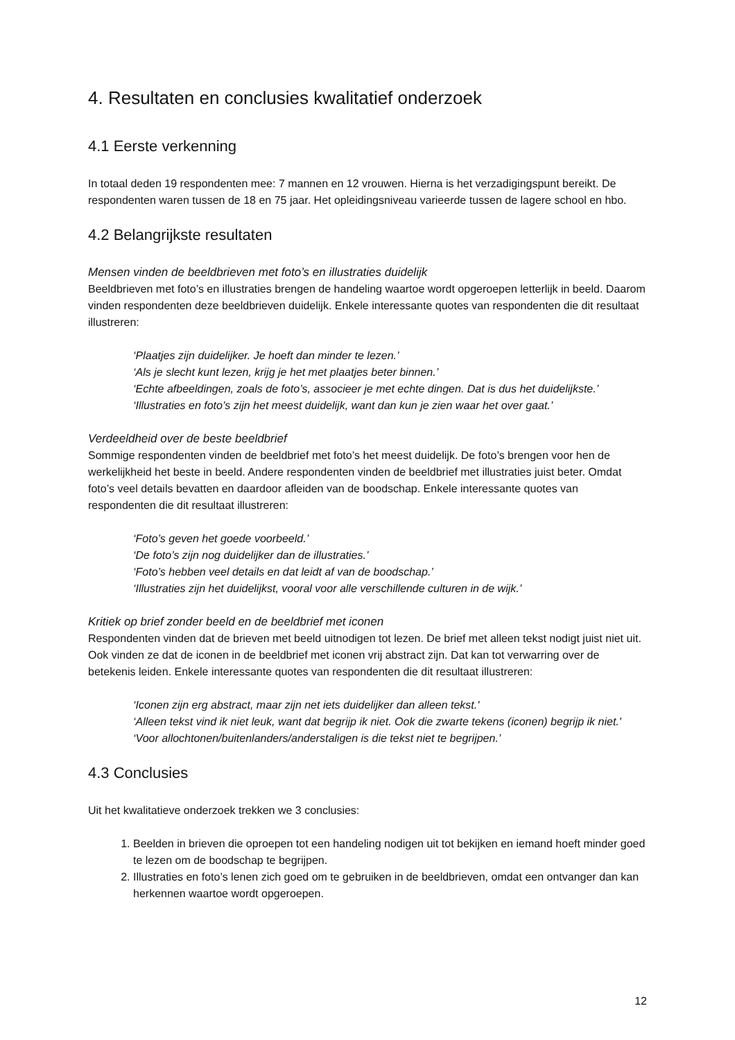4. Resultaten en conclusies kwalitatief onderzoek
4.1 Eerste verkenning
In totaal deden 19 respondenten mee: 7 mannen en 12 vrouwen. Hierna is het verzadigingspunt bereikt. De respondenten waren tussen de 18 en 75 jaar. Het opleidingsniveau varieerde tussen de lagere school en hbo.
4.2 Belangrijkste resultaten
Mensen vinden de beeldbrieven met foto’s en illustraties duidelijk
Beeldbrieven met foto’s en illustraties brengen de handeling waartoe wordt opgeroepen letterlijk in beeld. Daarom vinden respondenten deze beeldbrieven duidelijk. Enkele interessante quotes van respondenten die dit resultaat illustreren:
‘Plaatjes zijn duidelijker. Je hoeft dan minder te lezen.’
‘Als je slecht kunt lezen, krijg je het met plaatjes beter binnen.’
‘Echte afbeeldingen, zoals de foto’s, associeer je met echte dingen. Dat is dus het duidelijkste.’
‘Illustraties en foto’s zijn het meest duidelijk, want dan kun je zien waar het over gaat.’
Verdeeldheid over de beste beeldbrief
Sommige respondenten vinden de beeldbrief met foto’s het meest duidelijk. De foto’s brengen voor hen de werkelijkheid het beste in beeld. Andere respondenten vinden de beeldbrief met illustraties juist beter. Omdat foto’s veel details bevatten en daardoor afleiden van de boodschap. Enkele interessante quotes van respondenten die dit resultaat illustreren:
‘Foto’s geven het goede voorbeeld.’
‘De foto’s zijn nog duidelijker dan de illustraties.’
‘Foto’s hebben veel details en dat leidt af van de boodschap.’
‘Illustraties zijn het duidelijkst, vooral voor alle verschillende culturen in de wijk.’
Kritiek op brief zonder beeld en de beeldbrief met iconen
Respondenten vinden dat de brieven met beeld uitnodigen tot lezen. De brief met alleen tekst nodigt juist niet uit. Ook vinden ze dat de iconen in de beeldbrief met iconen vrij abstract zijn. Dat kan tot verwarring over de betekenis leiden. Enkele interessante quotes van respondenten die dit resultaat illustreren:
‘Iconen zijn erg abstract, maar zijn net iets duidelijker dan alleen tekst.'
‘Alleen tekst vind ik niet leuk, want dat begrijp ik niet. Ook die zwarte tekens (iconen) begrijp ik niet.'
‘Voor allochtonen/buitenlanders/anderstaligen is die tekst niet te begrijpen.’
4.3 Conclusies
Uit het kwalitatieve onderzoek trekken we 3 conclusies:
1. Beelden in brieven die oproepen tot een handeling nodigen uit tot bekijken en iemand hoeft minder goed te lezen om de boodschap te begrijpen.
2. Illustraties en foto’s lenen zich goed om te gebruiken in de beeldbrieven, omdat een ontvanger dan kan herkennen waartoe wordt opgeroepen.
12